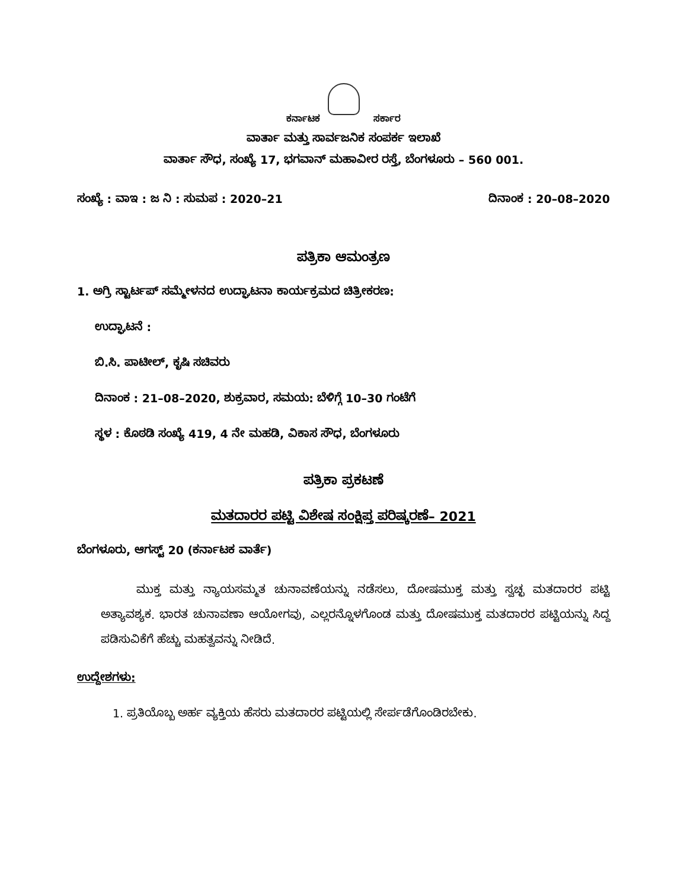ಕರ್ನಾಟಕ ಸರ್ಕಾರ
ವಾರ್ತಾ ಮತ್ತು ಸಾರ್ವಜನಿಕ ಸಂಪರ್ಕ ಇಲಾಖೆ
ವಾರ್ತಾ ಸೌಧ, ಸಂಖ್ಯೆ 17, ಭಗವಾನ್ ಮಹಾವೀರ ರಸ್ತೆ, ಬೆಂಗಳೂರು – 560 001.
ಸಂಖ್ಯೆ : ವಾಇ : ಜ ನಿ : ಸುಮಪ : 2020–21 ದಿನಾಂಕ : 20–08–2020
ಪತ್ರಿಕಾ ಆಮಂತ್ರಣ
1. ಅಗ್ರಿ ಸ್ಟಾರ್ಟಪ್ ಸಮ್ಮೇಳನದ ಉದ್ಘಾಟನಾ ಕಾರ್ಯಕ್ರಮದ ಚಿತ್ರೀಕರಣ:
ಉದ್ಘಾಟನೆ :
ಬಿ.ಸಿ. ಪಾಟೀಲ್, ಕೃಷಿ ಸಚಿವರು
ದಿನಾಂಕ : 21–08–2020, ಶುಕ್ರವಾರ, ಸಮಯ: ಬೆಳಿಗ್ಗೆ 10–30 ಗಂಟೆಗೆ
ಸ್ಥಳ : ಕೊಠಡಿ ಸಂಖ್ಯೆ 419, 4 ನೇ ಮಹಡಿ, ವಿಕಾಸ ಸೌಧ, ಬೆಂಗಳೂರು
ಪತ್ರಿಕಾ ಪ್ರಕಟಣೆ
ಮತದಾರರ ಪಟ್ಟಿ ವಿಶೇಷ ಸಂಕ್ಷಿಪ್ತ ಪರಿಷ್ಕರಣೆ– 2021
ಬೆಂಗಳೂರು, ಆಗಸ್ಟ್ 20 (ಕರ್ನಾಟಕ ವಾರ್ತೆ)
ಮುಕ್ತ ಮತ್ತು ನ್ಯಾಯಸಮ್ಮತ ಚುನಾವಣೆಯನ್ನು ನಡೆಸಲು, ದೋಷಮುಕ್ತ ಮತ್ತು ಸ್ವಚ್ಛ ಮತದಾರರ ಪಟ್ಟಿ ಅತ್ಯಾವಶ್ಯಕ. ಭಾರತ ಚುನಾವಣಾ ಆಯೋಗವು, ಎಲ್ಲರನ್ನೊಳಗೊಂಡ ಮತ್ತು ದೋಷಮುಕ್ತ ಮತದಾರರ ಪಟ್ಟಿಯನ್ನು ಸಿದ್ದ ಪಡಿಸುವಿಕೆಗೆ ಹೆಚ್ಚು ಮಹತ್ವವನ್ನು ನೀಡಿದೆ.
ಉದ್ದೇಶಗಳು:
1. ಪ್ರತಿಯೊಬ್ಬ ಅರ್ಹ ವ್ಯಕ್ತಿಯ ಹೆಸರು ಮತದಾರರ ಪಟ್ಟಿಯಲ್ಲಿ ಸೇರ್ಪಡೆಗೊಂಡಿರಬೇಕು.